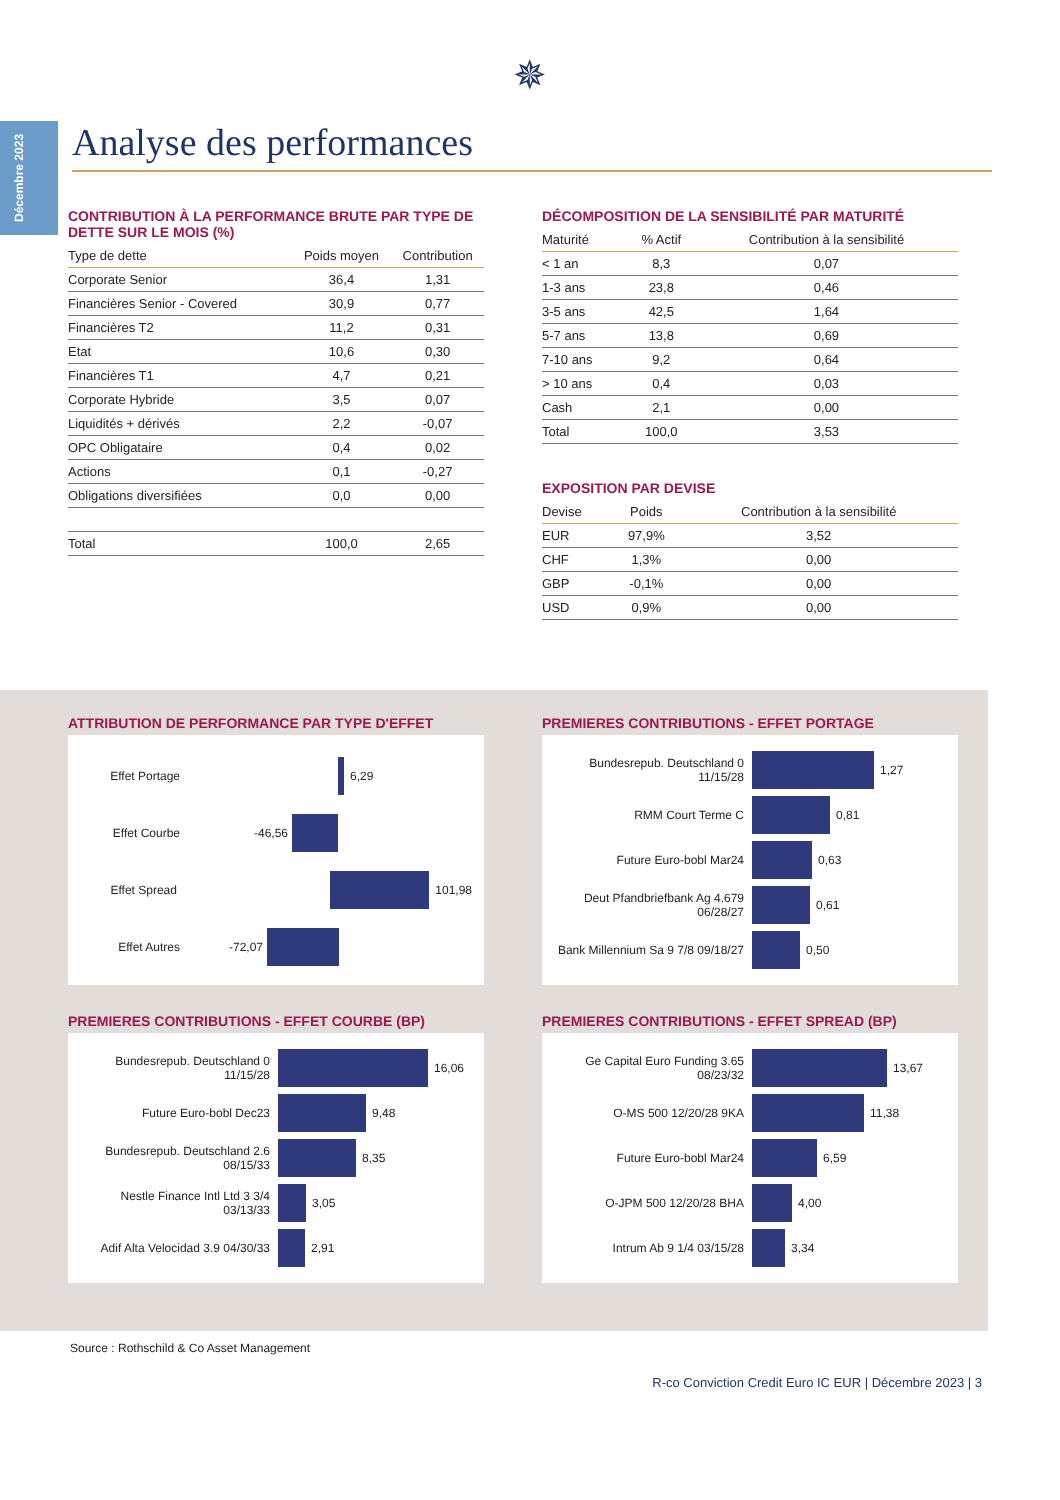Décembre 2023
✵
Analyse des performances
CONTRIBUTION À LA PERFORMANCE BRUTE PAR TYPE DE DETTE SUR LE MOIS (%)
| Type de dette | Poids moyen | Contribution |
| --- | --- | --- |
| Corporate Senior | 36,4 | 1,31 |
| Financières Senior - Covered | 30,9 | 0,77 |
| Financières T2 | 11,2 | 0,31 |
| Etat | 10,6 | 0,30 |
| Financières T1 | 4,7 | 0,21 |
| Corporate Hybride | 3,5 | 0,07 |
| Liquidités + dérivés | 2,2 | -0,07 |
| OPC Obligataire | 0,4 | 0,02 |
| Actions | 0,1 | -0,27 |
| Obligations diversifiées | 0,0 | 0,00 |
| Total | 100,0 | 2,65 |
DÉCOMPOSITION DE LA SENSIBILITÉ PAR MATURITÉ
| Maturité | % Actif | Contribution à la sensibilité |
| --- | --- | --- |
| < 1 an | 8,3 | 0,07 |
| 1-3 ans | 23,8 | 0,46 |
| 3-5 ans | 42,5 | 1,64 |
| 5-7 ans | 13,8 | 0,69 |
| 7-10 ans | 9,2 | 0,64 |
| > 10 ans | 0,4 | 0,03 |
| Cash | 2,1 | 0,00 |
| Total | 100,0 | 3,53 |
EXPOSITION PAR DEVISE
| Devise | Poids | Contribution à la sensibilité |
| --- | --- | --- |
| EUR | 97,9% | 3,52 |
| CHF | 1,3% | 0,00 |
| GBP | -0,1% | 0,00 |
| USD | 0,9% | 0,00 |
ATTRIBUTION DE PERFORMANCE PAR TYPE D'EFFET
Effet Portage 6,29
Effet Courbe -46,56
Effet Spread 101,98
Effet Autres -72,07
PREMIERES CONTRIBUTIONS - EFFET PORTAGE
Bundesrepub. Deutschland 0 11/15/28 1,27
RMM Court Terme C 0,81
Future Euro-bobl Mar24 0,63
Deut Pfandbriefbank Ag 4.679 06/28/27 0,61
Bank Millennium Sa 9 7/8 09/18/27 0,50
PREMIERES CONTRIBUTIONS - EFFET COURBE (BP)
Bundesrepub. Deutschland 0 11/15/28 16,06
Future Euro-bobl Dec23 9,48
Bundesrepub. Deutschland 2.6 08/15/33 8,35
Nestle Finance Intl Ltd 3 3/4 03/13/33 3,05
Adif Alta Velocidad 3.9 04/30/33 2,91
PREMIERES CONTRIBUTIONS - EFFET SPREAD (BP)
Ge Capital Euro Funding 3.65 08/23/32 13,67
O-MS 500 12/20/28 9KA 11,38
Future Euro-bobl Mar24 6,59
O-JPM 500 12/20/28 BHA 4,00
Intrum Ab 9 1/4 03/15/28 3,34
Source : Rothschild & Co Asset Management
R-co Conviction Credit Euro IC EUR | Décembre 2023 | 3